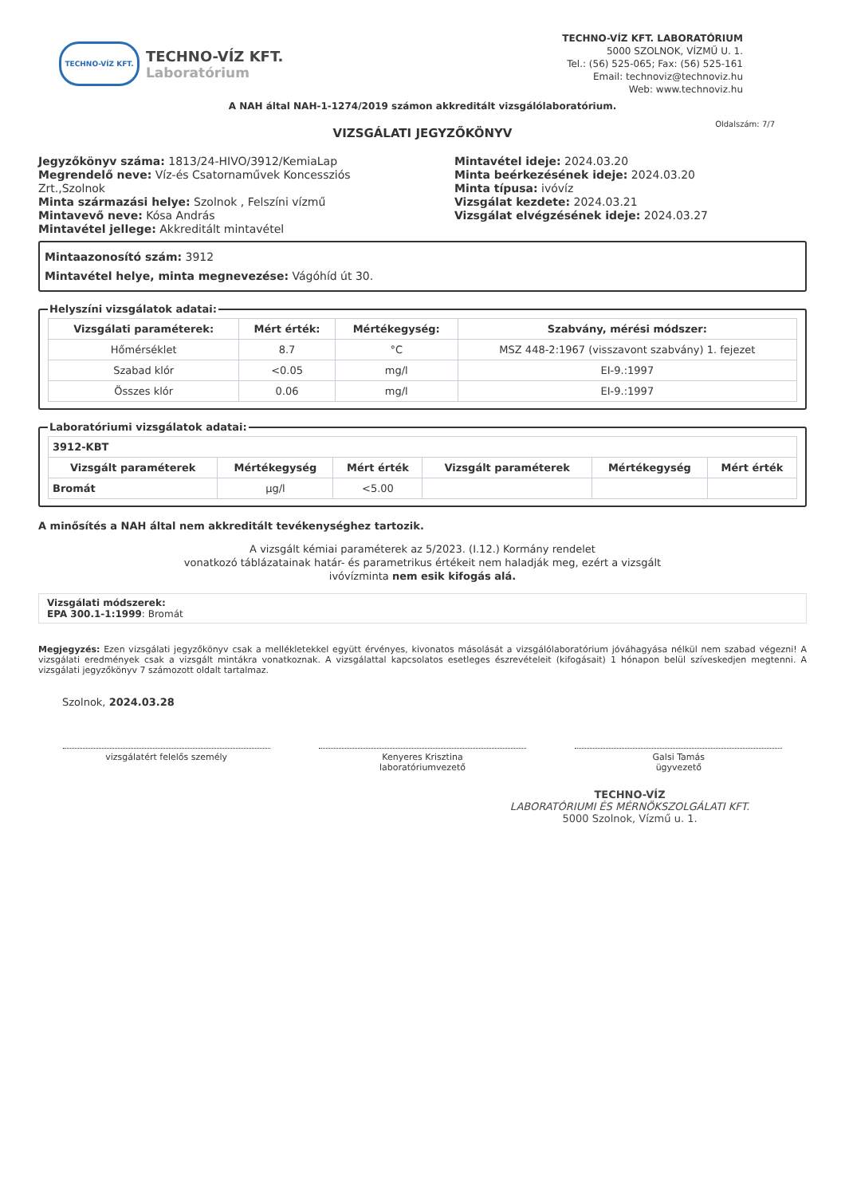TECHNO-VÍZ KFT.
TECHNO-VÍZ KFT.
Laboratórium
TECHNO-VÍZ KFT. LABORATÓRIUM
5000 SZOLNOK, VÍZMŰ U. 1.
Tel.: (56) 525-065; Fax: (56) 525-161
Email: technoviz@technoviz.hu
Web: www.technoviz.hu
A NAH által NAH-1-1274/2019 számon akkreditált vizsgálólaboratórium.
VIZSGÁLATI JEGYZŐKÖNYV
Oldalszám: 7/7
Jegyzőkönyv száma: 1813/24-HIVO/3912/KemiaLap
Megrendelő neve: Víz-és Csatornaművek Koncessziós Zrt.,Szolnok
Minta származási helye: Szolnok , Felszíni vízmű
Mintavevő neve: Kósa András
Mintavétel jellege: Akkreditált mintavétel
Mintavétel ideje: 2024.03.20
Minta beérkezésének ideje: 2024.03.20
Minta típusa: ivóvíz
Vizsgálat kezdete: 2024.03.21
Vizsgálat elvégzésének ideje: 2024.03.27
Mintaazonosító szám: 3912
Mintavétel helye, minta megnevezése: Vágóhíd út 30.
Helyszíni vizsgálatok adatai:
| Vizsgálati paraméterek: | Mért érték: | Mértékegység: | Szabvány, mérési módszer: |
| --- | --- | --- | --- |
| Hőmérséklet | 8.7 | °C | MSZ 448-2:1967 (visszavont szabvány) 1. fejezet |
| Szabad klór | <0.05 | mg/l | EI-9.:1997 |
| Összes klór | 0.06 | mg/l | EI-9.:1997 |
Laboratóriumi vizsgálatok adatai:
| 3912-KBT | | | | | |
| --- | --- | --- | --- | --- | --- |
| Vizsgált paraméterek | Mértékegység | Mért érték | Vizsgált paraméterek | Mértékegység | Mért érték |
| Bromát | µg/l | <5.00 | | | |
A minősítés a NAH által nem akkreditált tevékenységhez tartozik.
A vizsgált kémiai paraméterek az 5/2023. (I.12.) Kormány rendelet
vonatkozó táblázatainak határ- és parametrikus értékeit nem haladják meg, ezért a vizsgált
ivóvízminta nem esik kifogás alá.
Vizsgálati módszerek:
EPA 300.1-1:1999: Bromát
Megjegyzés: Ezen vizsgálati jegyzőkönyv csak a mellékletekkel együtt érvényes, kivonatos másolását a vizsgálólaboratórium jóváhagyása nélkül nem szabad végezni! A vizsgálati eredmények csak a vizsgált mintákra vonatkoznak. A vizsgálattal kapcsolatos esetleges észrevételeit (kifogásait) 1 hónapon belül szíveskedjen megtenni. A vizsgálati jegyzőkönyv 7 számozott oldalt tartalmaz.
Szolnok, 2024.03.28
vizsgálatért felelős személy Kenyeres Krisztina
laboratóriumvezető
Galsi Tamás
ügyvezető
TECHNO-VÍZ
LABORATÓRIUMI ÉS MÉRNÖKSZOLGÁLATI KFT.
5000 Szolnok, Vízmű u. 1.